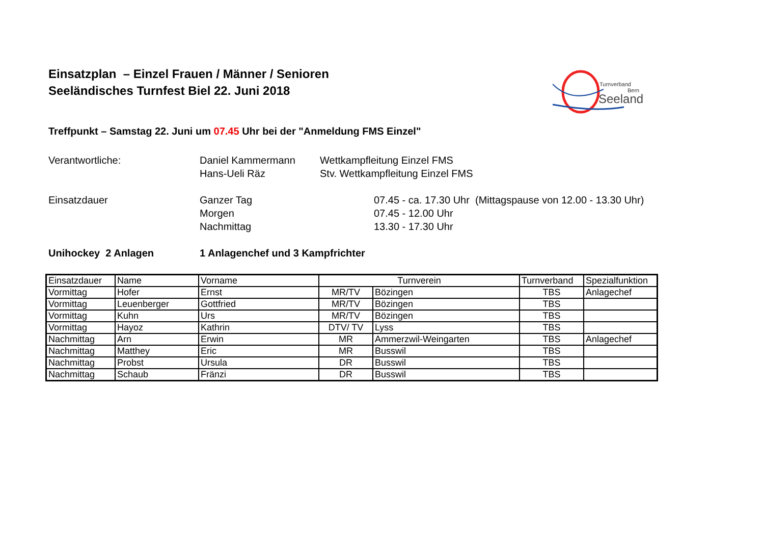Einsatzplan – Einzel Frauen / Männer / Senioren
Seeländisches Turnfest Biel 22. Juni 2018
Turnverband
Bern
Seeland
Treffpunkt – Samstag 22. Juni um 07.45 Uhr bei der "Anmeldung FMS Einzel"
Verantwortliche: Daniel Kammermann Wettkampfleitung Einzel FMS
Hans-Ueli Räz Stv. Wettkampfleitung Einzel FMS
Einsatzdauer Ganzer Tag 07.45 - ca. 17.30 Uhr (Mittagspause von 12.00 - 13.30 Uhr)
Morgen 07.45 - 12.00 Uhr
Nachmittag 13.30 - 17.30 Uhr
Unihockey 2 Anlagen 1 Anlagenchef und 3 Kampfrichter
| Einsatzdauer | Name | Vorname | Turnverein | | Turnverband | Spezialfunktion |
| --- | --- | --- | --- | --- | --- | --- |
| Vormittag | Hofer | Ernst | MR/TV | Bözingen | TBS | Anlagechef |
| Vormittag | Leuenberger | Gottfried | MR/TV | Bözingen | TBS | |
| Vormittag | Kuhn | Urs | MR/TV | Bözingen | TBS | |
| Vormittag | Hayoz | Kathrin | DTV/ TV | Lyss | TBS | |
| Nachmittag | Arn | Erwin | MR | Ammerzwil-Weingarten | TBS | Anlagechef |
| Nachmittag | Matthey | Eric | MR | Busswil | TBS | |
| Nachmittag | Probst | Ursula | DR | Busswil | TBS | |
| Nachmittag | Schaub | Fränzi | DR | Busswil | TBS | |